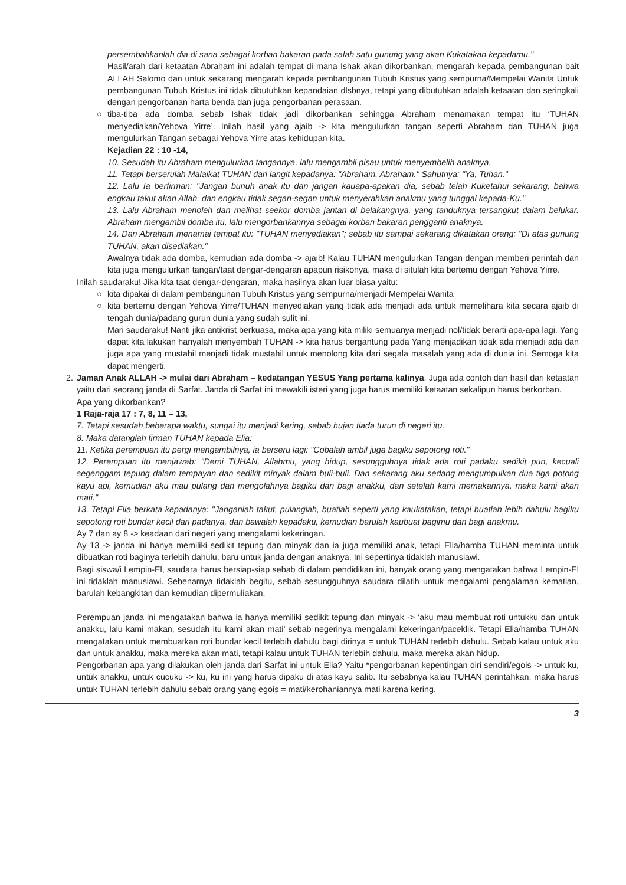persembahkanlah dia di sana sebagai korban bakaran pada salah satu gunung yang akan Kukatakan kepadamu."
Hasil/arah dari ketaatan Abraham ini adalah tempat di mana Ishak akan dikorbankan, mengarah kepada pembangunan bait ALLAH Salomo dan untuk sekarang mengarah kepada pembangunan Tubuh Kristus yang sempurna/Mempelai Wanita Untuk pembangunan Tubuh Kristus ini tidak dibutuhkan kepandaian dlsbnya, tetapi yang dibutuhkan adalah ketaatan dan seringkali dengan pengorbanan harta benda dan juga pengorbanan perasaan.
○ tiba-tiba ada domba sebab Ishak tidak jadi dikorbankan sehingga Abraham menamakan tempat itu ‘TUHAN menyediakan/Yehova Yirre’. Inilah hasil yang ajaib -> kita mengulurkan tangan seperti Abraham dan TUHAN juga mengulurkan Tangan sebagai Yehova Yirre atas kehidupan kita.
Kejadian 22 : 10 -14,
10. Sesudah itu Abraham mengulurkan tangannya, lalu mengambil pisau untuk menyembelih anaknya.
11. Tetapi berserulah Malaikat TUHAN dari langit kepadanya: "Abraham, Abraham." Sahutnya: "Ya, Tuhan."
12. Lalu Ia berfirman: "Jangan bunuh anak itu dan jangan kauapa-apakan dia, sebab telah Kuketahui sekarang, bahwa engkau takut akan Allah, dan engkau tidak segan-segan untuk menyerahkan anakmu yang tunggal kepada-Ku."
13. Lalu Abraham menoleh dan melihat seekor domba jantan di belakangnya, yang tanduknya tersangkut dalam belukar. Abraham mengambil domba itu, lalu mengorbankannya sebagai korban bakaran pengganti anaknya.
14. Dan Abraham menamai tempat itu: "TUHAN menyediakan"; sebab itu sampai sekarang dikatakan orang: "Di atas gunung TUHAN, akan disediakan."
Awalnya tidak ada domba, kemudian ada domba -> ajaib! Kalau TUHAN mengulurkan Tangan dengan memberi perintah dan kita juga mengulurkan tangan/taat dengar-dengaran apapun risikonya, maka di situlah kita bertemu dengan Yehova Yirre.
Inilah saudaraku! Jika kita taat dengar-dengaran, maka hasilnya akan luar biasa yaitu:
○ kita dipakai di dalam pembangunan Tubuh Kristus yang sempurna/menjadi Mempelai Wanita
○ kita bertemu dengan Yehova Yirre/TUHAN menyediakan yang tidak ada menjadi ada untuk memelihara kita secara ajaib di tengah dunia/padang gurun dunia yang sudah sulit ini.
Mari saudaraku! Nanti jika antikrist berkuasa, maka apa yang kita miliki semuanya menjadi nol/tidak berarti apa-apa lagi. Yang dapat kita lakukan hanyalah menyembah TUHAN -> kita harus bergantung pada Yang menjadikan tidak ada menjadi ada dan juga apa yang mustahil menjadi tidak mustahil untuk menolong kita dari segala masalah yang ada di dunia ini. Semoga kita dapat mengerti.
2. Jaman Anak ALLAH -> mulai dari Abraham – kedatangan YESUS Yang pertama kalinya. Juga ada contoh dan hasil dari ketaatan yaitu dari seorang janda di Sarfat. Janda di Sarfat ini mewakili isteri yang juga harus memiliki ketaatan sekalipun harus berkorban.
Apa yang dikorbankan?
1 Raja-raja 17 : 7, 8, 11 – 13,
7. Tetapi sesudah beberapa waktu, sungai itu menjadi kering, sebab hujan tiada turun di negeri itu.
8. Maka datanglah firman TUHAN kepada Elia:
11. Ketika perempuan itu pergi mengambilnya, ia berseru lagi: "Cobalah ambil juga bagiku sepotong roti."
12. Perempuan itu menjawab: "Demi TUHAN, Allahmu, yang hidup, sesungguhnya tidak ada roti padaku sedikit pun, kecuali segenggam tepung dalam tempayan dan sedikit minyak dalam buli-buli. Dan sekarang aku sedang mengumpulkan dua tiga potong kayu api, kemudian aku mau pulang dan mengolahnya bagiku dan bagi anakku, dan setelah kami memakannya, maka kami akan mati."
13. Tetapi Elia berkata kepadanya: "Janganlah takut, pulanglah, buatlah seperti yang kaukatakan, tetapi buatlah lebih dahulu bagiku sepotong roti bundar kecil dari padanya, dan bawalah kepadaku, kemudian barulah kaubuat bagimu dan bagi anakmu.
Ay 7 dan ay 8 -> keadaan dari negeri yang mengalami kekeringan.
Ay 13 -> janda ini hanya memiliki sedikit tepung dan minyak dan ia juga memiliki anak, tetapi Elia/hamba TUHAN meminta untuk dibuatkan roti baginya terlebih dahulu, baru untuk janda dengan anaknya. Ini sepertinya tidaklah manusiawi.
Bagi siswa/i Lempin-El, saudara harus bersiap-siap sebab di dalam pendidikan ini, banyak orang yang mengatakan bahwa Lempin-El ini tidaklah manusiawi. Sebenarnya tidaklah begitu, sebab sesungguhnya saudara dilatih untuk mengalami pengalaman kematian, barulah kebangkitan dan kemudian dipermuliakan.
Perempuan janda ini mengatakan bahwa ia hanya memiliki sedikit tepung dan minyak -> ‘aku mau membuat roti untukku dan untuk anakku, lalu kami makan, sesudah itu kami akan mati’ sebab negerinya mengalami kekeringan/paceklik. Tetapi Elia/hamba TUHAN mengatakan untuk membuatkan roti bundar kecil terlebih dahulu bagi dirinya = untuk TUHAN terlebih dahulu. Sebab kalau untuk aku dan untuk anakku, maka mereka akan mati, tetapi kalau untuk TUHAN terlebih dahulu, maka mereka akan hidup.
Pengorbanan apa yang dilakukan oleh janda dari Sarfat ini untuk Elia? Yaitu *pengorbanan kepentingan diri sendiri/egois -> untuk ku, untuk anakku, untuk cucuku -> ku, ku ini yang harus dipaku di atas kayu salib. Itu sebabnya kalau TUHAN perintahkan, maka harus untuk TUHAN terlebih dahulu sebab orang yang egois = mati/kerohaniannya mati karena kering.
3